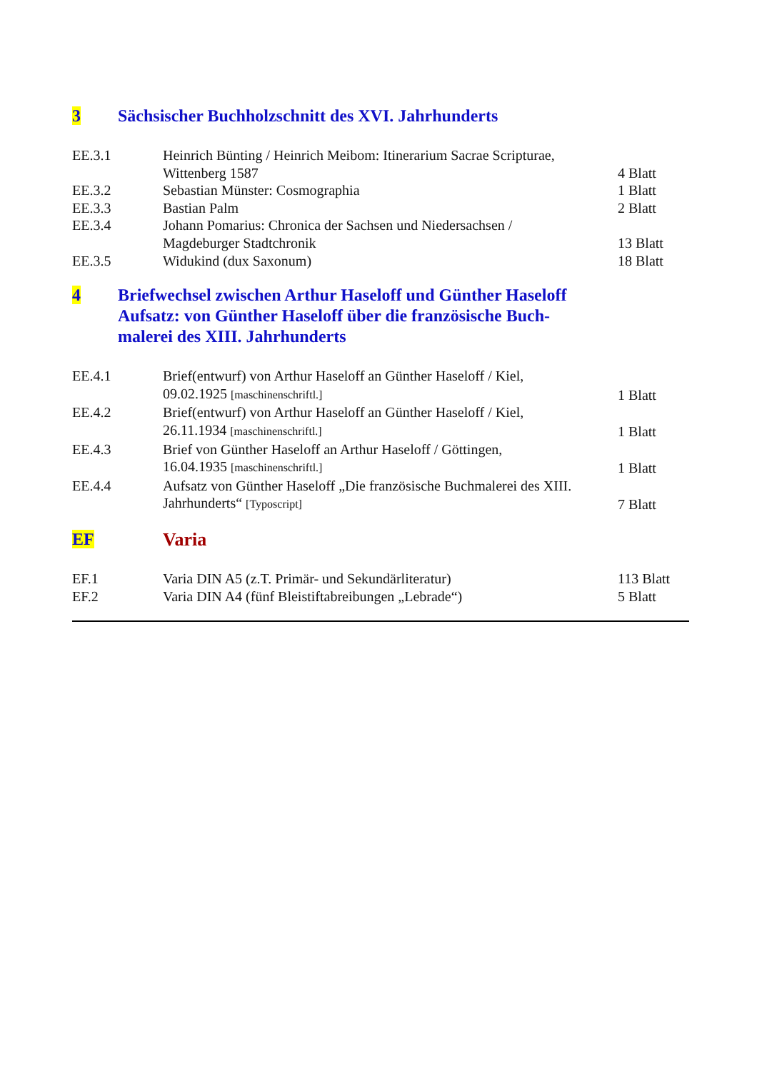3 Sächsischer Buchholzschnitt des XVI. Jahrhunderts
| EE.3.1 | Heinrich Bünting / Heinrich Meibom: Itinerarium Sacrae Scripturae, Wittenberg 1587 | 4 Blatt |
| EE.3.2 | Sebastian Münster: Cosmographia | 1 Blatt |
| EE.3.3 | Bastian Palm | 2 Blatt |
| EE.3.4 | Johann Pomarius: Chronica der Sachsen und Niedersachsen / Magdeburger Stadtchronik | 13 Blatt |
| EE.3.5 | Widukind (dux Saxonum) | 18 Blatt |
4 Briefwechsel zwischen Arthur Haseloff und Günther Haseloff
Aufsatz: von Günther Haseloff über die französische Buch-
malerei des XIII. Jahrhunderts
| EE.4.1 | Brief(entwurf) von Arthur Haseloff an Günther Haseloff / Kiel, 09.02.1925 [maschinenschriftl.] | 1 Blatt |
| EE.4.2 | Brief(entwurf) von Arthur Haseloff an Günther Haseloff / Kiel, 26.11.1934 [maschinenschriftl.] | 1 Blatt |
| EE.4.3 | Brief von Günther Haseloff an Arthur Haseloff / Göttingen, 16.04.1935 [maschinenschriftl.] | 1 Blatt |
| EE.4.4 | Aufsatz von Günther Haseloff „Die französische Buchmalerei des XIII. Jahrhunderts“ [Typoscript] | 7 Blatt |
EF Varia
| EF.1 | Varia DIN A5 (z.T. Primär- und Sekundärliteratur) | 113 Blatt |
| EF.2 | Varia DIN A4 (fünf Bleistiftabreibungen „Lebrade“) | 5 Blatt |